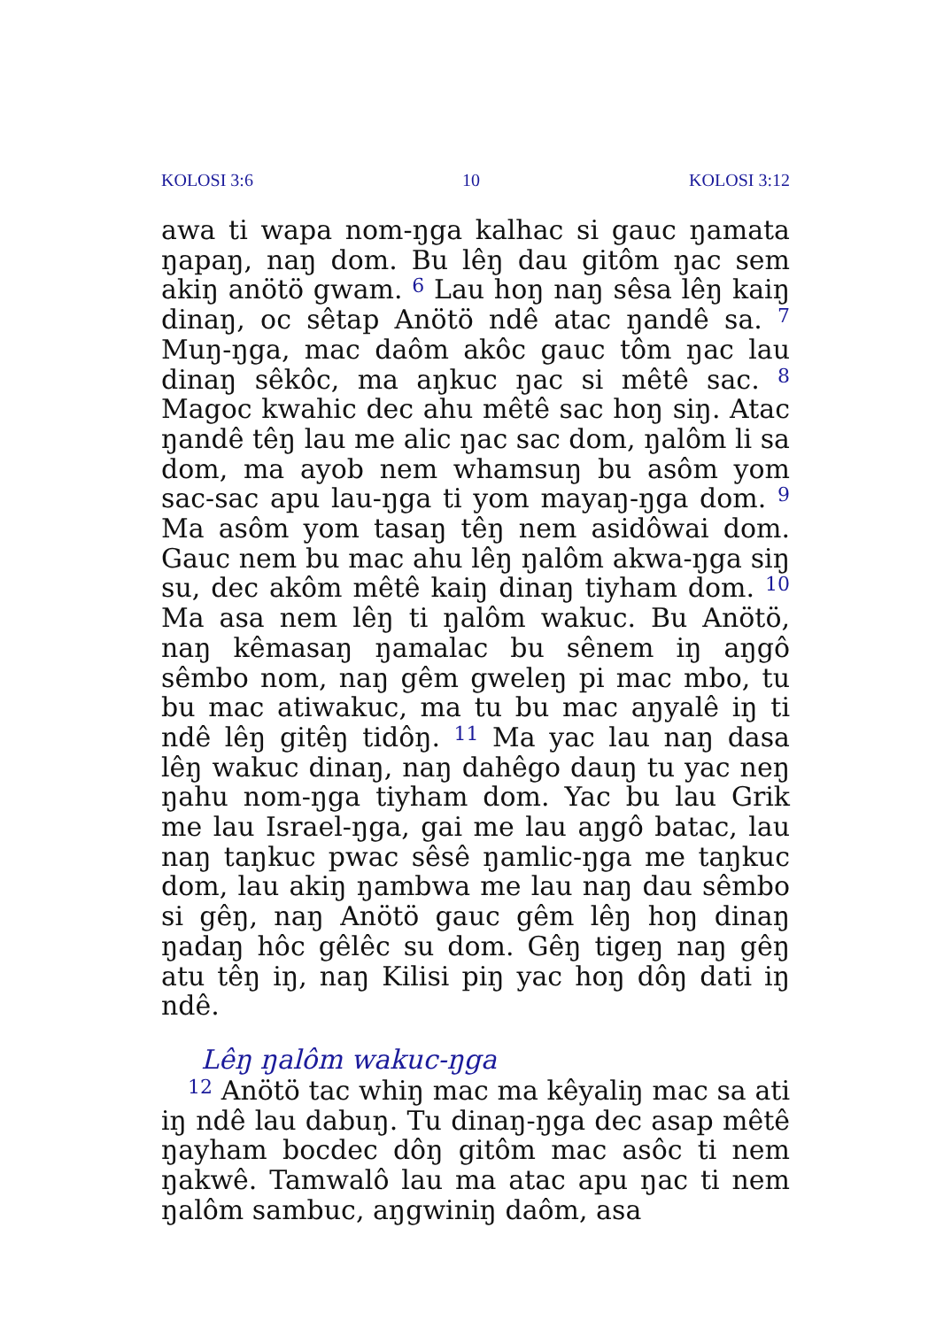KOLOSI 3:6 10 KOLOSI 3:12
awa ti wapa nom-ŋga kalhac si gauc ŋamata ŋapaŋ, naŋ dom. Bu lêŋ dau gitôm ŋac sem akiŋ anötö gwam. <sup>6</sup> Lau hoŋ naŋ sêsa lêŋ kaiŋ dinaŋ, oc sêtap Anötö ndê atac ŋandê sa. <sup>7</sup> Muŋ-ŋga, mac daôm akôc gauc tôm ŋac lau dinaŋ sêkôc, ma aŋkuc ŋac si mêtê sac. <sup>8</sup> Magoc kwahic dec ahu mêtê sac hoŋ siŋ. Atac ŋandê têŋ lau me alic ŋac sac dom, ŋalôm li sa dom, ma ayob nem whamsuŋ bu asôm yom sac-sac apu lau-ŋga ti yom mayaŋ-ŋga dom. <sup>9</sup> Ma asôm yom tasaŋ têŋ nem asidôwai dom. Gauc nem bu mac ahu lêŋ ŋalôm akwa-ŋga siŋ su, dec akôm mêtê kaiŋ dinaŋ tiyham dom. <sup>10</sup> Ma asa nem lêŋ ti ŋalôm wakuc. Bu Anötö, naŋ kêmasaŋ ŋamalac bu sênem iŋ aŋgô sêmbo nom, naŋ gêm gweleŋ pi mac mbo, tu bu mac atiwakuc, ma tu bu mac aŋyalê iŋ ti ndê lêŋ gitêŋ tidôŋ. <sup>11</sup> Ma yac lau naŋ dasa lêŋ wakuc dinaŋ, naŋ dahêgo dauŋ tu yac neŋ ŋahu nom-ŋga tiyham dom. Yac bu lau Grik me lau Israel-ŋga, gai me lau aŋgô batac, lau naŋ taŋkuc pwac sêsê ŋamlic-ŋga me taŋkuc dom, lau akiŋ ŋambwa me lau naŋ dau sêmbo si gêŋ, naŋ Anötö gauc gêm lêŋ hoŋ dinaŋ ŋadaŋ hôc gêlêc su dom. Gêŋ tigeŋ naŋ gêŋ atu têŋ iŋ, naŋ Kilisi piŋ yac hoŋ dôŋ dati iŋ ndê.
Lêŋ ŋalôm wakuc-ŋga
<sup>12</sup> Anötö tac whiŋ mac ma kêyaliŋ mac sa ati iŋ ndê lau dabuŋ. Tu dinaŋ-ŋga dec asap mêtê ŋayham bocdec dôŋ gitôm mac asôc ti nem ŋakwê. Tamwalô lau ma atac apu ŋac ti nem ŋalôm sambuc, aŋgwiniŋ daôm, asa